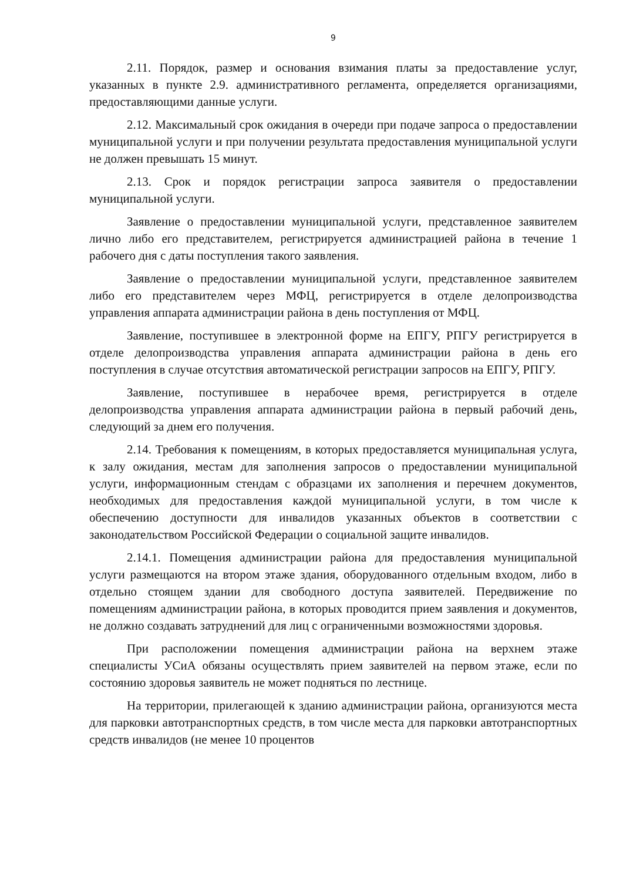9
2.11. Порядок, размер и основания взимания платы за предоставление услуг, указанных в пункте 2.9. административного регламента, определяется организациями, предоставляющими данные услуги.
2.12. Максимальный срок ожидания в очереди при подаче запроса о предоставлении муниципальной услуги и при получении результата предоставления муниципальной услуги не должен превышать 15 минут.
2.13. Срок и порядок регистрации запроса заявителя о предоставлении муниципальной услуги.
Заявление о предоставлении муниципальной услуги, представленное заявителем лично либо его представителем, регистрируется администрацией района в течение 1 рабочего дня с даты поступления такого заявления.
Заявление о предоставлении муниципальной услуги, представленное заявителем либо его представителем через МФЦ, регистрируется в отделе делопроизводства управления аппарата администрации района в день поступления от МФЦ.
Заявление, поступившее в электронной форме на ЕПГУ, РПГУ регистрируется в отделе делопроизводства управления аппарата администрации района в день его поступления в случае отсутствия автоматической регистрации запросов на ЕПГУ, РПГУ.
Заявление, поступившее в нерабочее время, регистрируется в отделе делопроизводства управления аппарата администрации района в первый рабочий день, следующий за днем его получения.
2.14. Требования к помещениям, в которых предоставляется муниципальная услуга, к залу ожидания, местам для заполнения запросов о предоставлении муниципальной услуги, информационным стендам с образцами их заполнения и перечнем документов, необходимых для предоставления каждой муниципальной услуги, в том числе к обеспечению доступности для инвалидов указанных объектов в соответствии с законодательством Российской Федерации о социальной защите инвалидов.
2.14.1. Помещения администрации района для предоставления муниципальной услуги размещаются на втором этаже здания, оборудованного отдельным входом, либо в отдельно стоящем здании для свободного доступа заявителей. Передвижение по помещениям администрации района, в которых проводится прием заявления и документов, не должно создавать затруднений для лиц с ограниченными возможностями здоровья.
При расположении помещения администрации района на верхнем этаже специалисты УСиА обязаны осуществлять прием заявителей на первом этаже, если по состоянию здоровья заявитель не может подняться по лестнице.
На территории, прилегающей к зданию администрации района, организуются места для парковки автотранспортных средств, в том числе места для парковки автотранспортных средств инвалидов (не менее 10 процентов